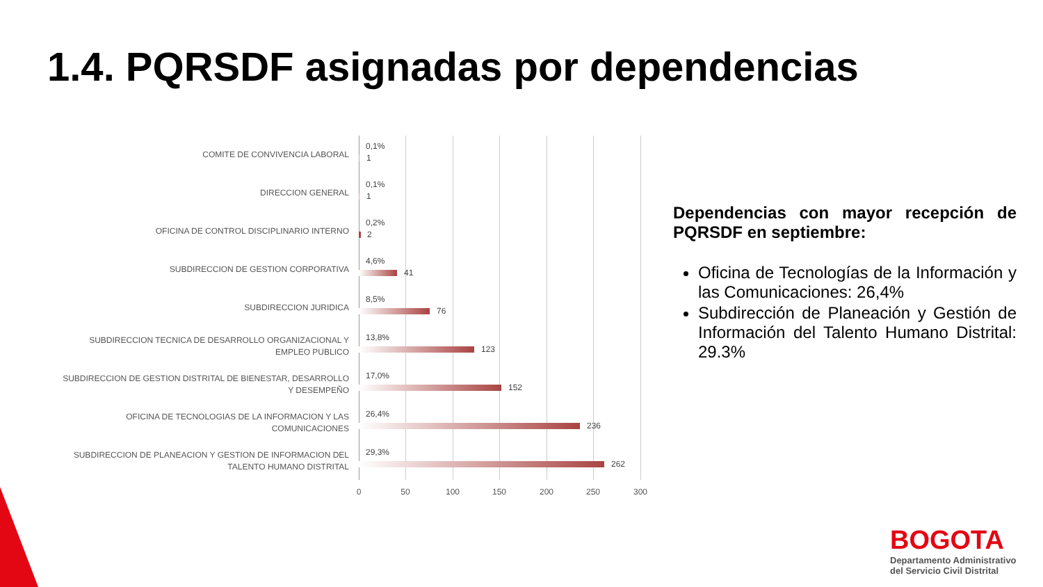1.4. PQRSDF asignadas por dependencias
0 50 100 150 200 250 300
COMITE DE CONVIVENCIA LABORAL
0,1%
1
DIRECCION GENERAL
0,1%
1
OFICINA DE CONTROL DISCIPLINARIO INTERNO
0,2%
2
SUBDIRECCION DE GESTION CORPORATIVA
4,6%
41
SUBDIRECCION JURIDICA
8,5%
76
SUBDIRECCION TECNICA DE DESARROLLO ORGANIZACIONAL Y EMPLEO PUBLICO
13,8%
123
SUBDIRECCION DE GESTION DISTRITAL DE BIENESTAR, DESARROLLO Y DESEMPEÑO
17,0%
152
OFICINA DE TECNOLOGIAS DE LA INFORMACION Y LAS COMUNICACIONES
26,4%
236
SUBDIRECCION DE PLANEACION Y GESTION DE INFORMACION DEL TALENTO HUMANO DISTRITAL
29,3%
262
Dependencias con mayor recepción de PQRSDF en septiembre:
Oficina de Tecnologías de la Información y las Comunicaciones: 26,4%
Subdirección de Planeación y Gestión de Información del Talento Humano Distrital: 29.3%
BOGOTA
Departamento Administrativo
del Servicio Civil Distrital